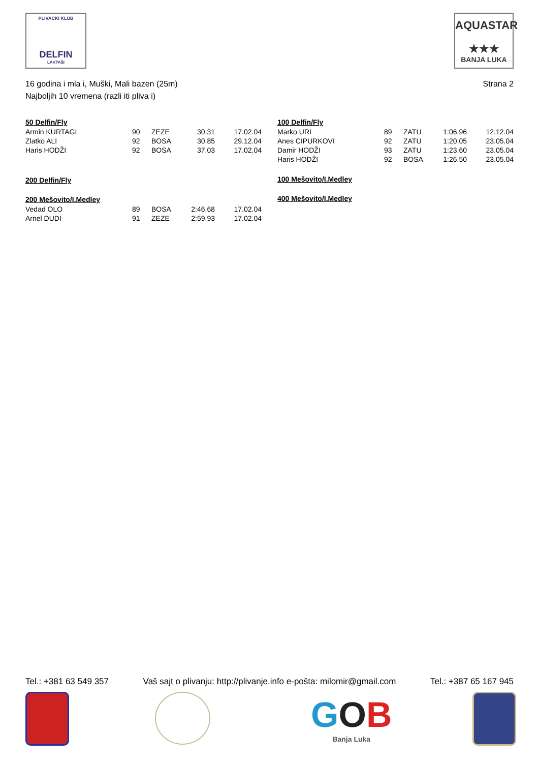PLIVAČKI KLUB
DELFIN
LAKTAŠI
AQUASTAR
★★★
BANJA LUKA
16 godina i mla i, Muški, Mali bazen (25m)
Najboljih 10 vremena (razli iti pliva i)
Strana 2
50 Delfin/Fly
| Armin KURTAGI | 90 | ZEZE | 30.31 | 17.02.04 |
| Zlatko ALI | 92 | BOSA | 30.85 | 29.12.04 |
| Haris HODŽI | 92 | BOSA | 37.03 | 17.02.04 |
200 Delfin/Fly
200 Mešovito/I.Medley
| Vedad OLO | 89 | BOSA | 2:46.68 | 17.02.04 |
| Arnel DUDI | 91 | ZEZE | 2:59.93 | 17.02.04 |
100 Delfin/Fly
| Marko URI | 89 | ZATU | 1:06.96 | 12.12.04 |
| Anes CIPURKOVI | 92 | ZATU | 1:20.05 | 23.05.04 |
| Damir HODŽI | 93 | ZATU | 1:23.60 | 23.05.04 |
| Haris HODŽI | 92 | BOSA | 1:26.50 | 23.05.04 |
100 Mešovito/I.Medley
400 Mešovito/I.Medley
Tel.: +381 63 549 357 Vaš sajt o plivanju: http://plivanje.info e-pošta: milomir@gmail.com Tel.: +387 65 167 945
GOB
Banja Luka